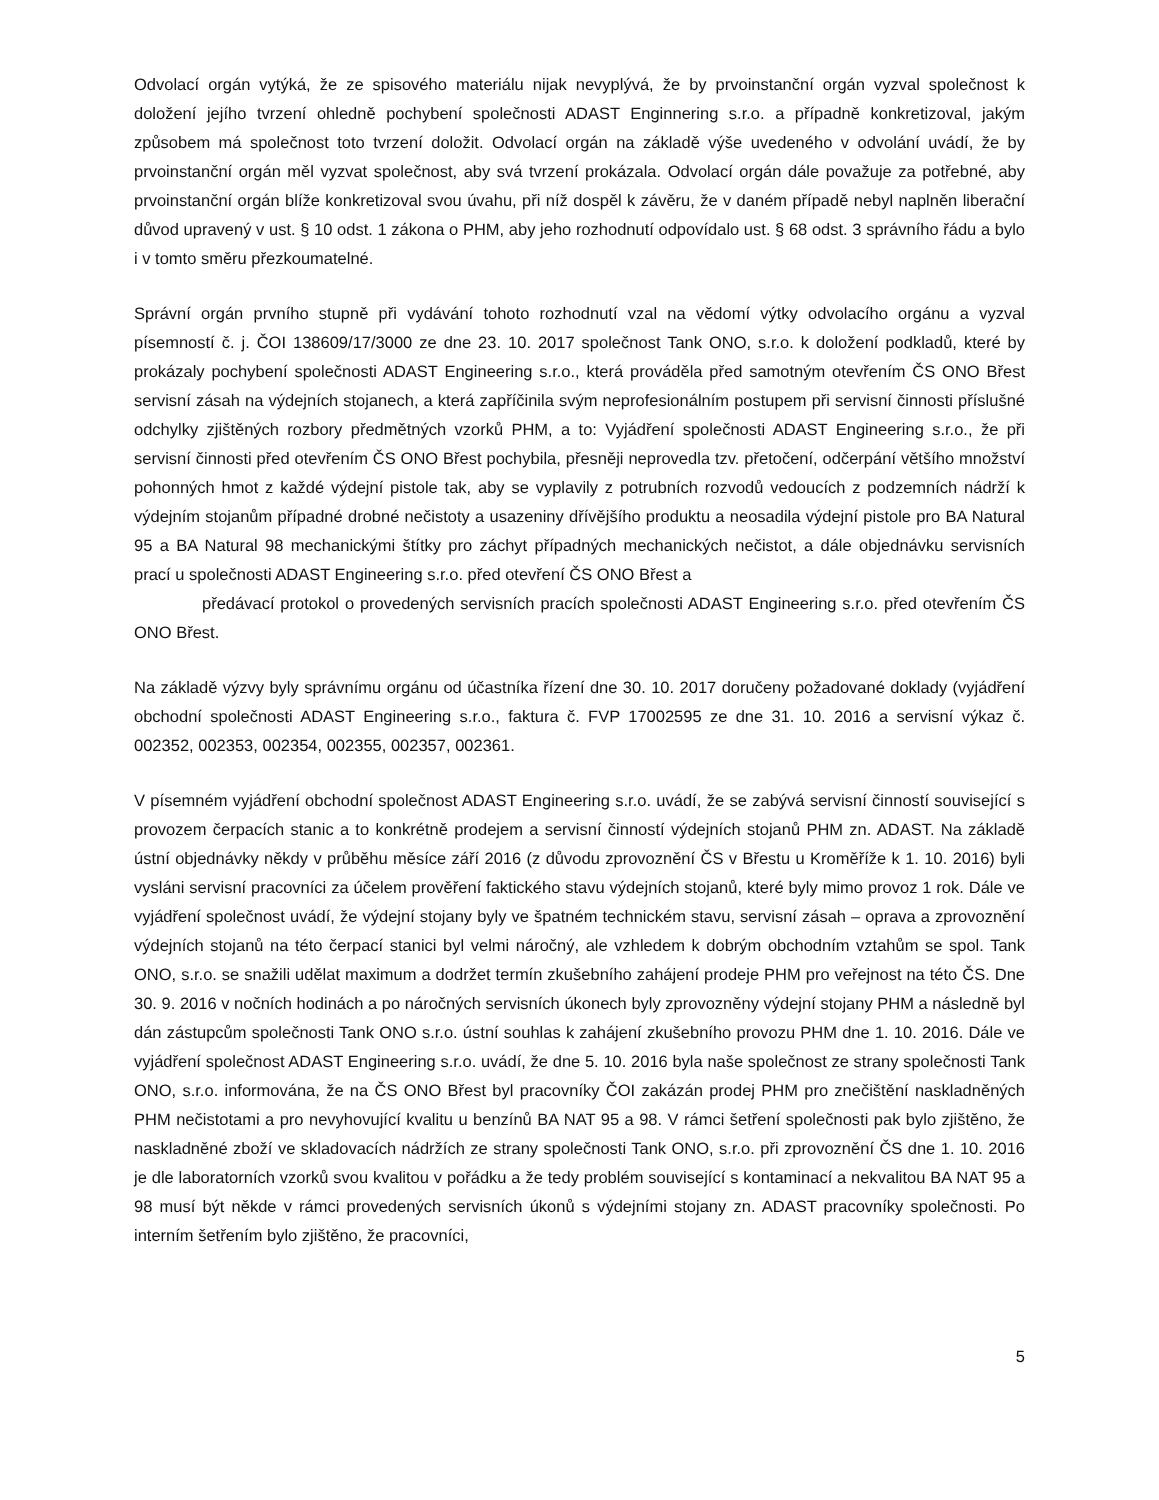Odvolací orgán vytýká, že ze spisového materiálu nijak nevyplývá, že by prvoinstanční orgán vyzval společnost k doložení jejího tvrzení ohledně pochybení společnosti ADAST Enginnering s.r.o. a případně konkretizoval, jakým způsobem má společnost toto tvrzení doložit. Odvolací orgán na základě výše uvedeného v odvolání uvádí, že by prvoinstanční orgán měl vyzvat společnost, aby svá tvrzení prokázala. Odvolací orgán dále považuje za potřebné, aby prvoinstanční orgán blíže konkretizoval svou úvahu, při níž dospěl k závěru, že v daném případě nebyl naplněn liberační důvod upravený v ust. § 10 odst. 1 zákona o PHM, aby jeho rozhodnutí odpovídalo ust. § 68 odst. 3 správního řádu a bylo i v tomto směru přezkoumatelné.
Správní orgán prvního stupně při vydávání tohoto rozhodnutí vzal na vědomí výtky odvolacího orgánu a vyzval písemností č. j. ČOI 138609/17/3000 ze dne 23. 10. 2017 společnost Tank ONO, s.r.o. k doložení podkladů, které by prokázaly pochybení společnosti ADAST Engineering s.r.o., která prováděla před samotným otevřením ČS ONO Břest servisní zásah na výdejních stojanech, a která zapříčinila svým neprofesionálním postupem při servisní činnosti příslušné odchylky zjištěných rozbory předmětných vzorků PHM, a to: Vyjádření společnosti ADAST Engineering s.r.o., že při servisní činnosti před otevřením ČS ONO Břest pochybila, přesněji neprovedla tzv. přetočení, odčerpání většího množství pohonných hmot z každé výdejní pistole tak, aby se vyplavily z potrubních rozvodů vedoucích z podzemních nádrží k výdejním stojanům případné drobné nečistoty a usazeniny dřívějšího produktu a neosadila výdejní pistole pro BA Natural 95 a BA Natural 98 mechanickými štítky pro záchyt případných mechanických nečistot, a dále objednávku servisních prací u společnosti ADAST Engineering s.r.o. před otevření ČS ONO Břest a
předávací protokol o provedených servisních pracích společnosti ADAST Engineering s.r.o. před otevřením ČS ONO Břest.
Na základě výzvy byly správnímu orgánu od účastníka řízení dne 30. 10. 2017 doručeny požadované doklady (vyjádření obchodní společnosti ADAST Engineering s.r.o., faktura č. FVP 17002595 ze dne 31. 10. 2016 a servisní výkaz č. 002352, 002353, 002354, 002355, 002357, 002361.
V písemném vyjádření obchodní společnost ADAST Engineering s.r.o. uvádí, že se zabývá servisní činností související s provozem čerpacích stanic a to konkrétně prodejem a servisní činností výdejních stojanů PHM zn. ADAST. Na základě ústní objednávky někdy v průběhu měsíce září 2016 (z důvodu zprovoznění ČS v Břestu u Kroměříže k 1. 10. 2016) byli vysláni servisní pracovníci za účelem prověření faktického stavu výdejních stojanů, které byly mimo provoz 1 rok. Dále ve vyjádření společnost uvádí, že výdejní stojany byly ve špatném technickém stavu, servisní zásah – oprava a zprovoznění výdejních stojanů na této čerpací stanici byl velmi náročný, ale vzhledem k dobrým obchodním vztahům se spol. Tank ONO, s.r.o. se snažili udělat maximum a dodržet termín zkušebního zahájení prodeje PHM pro veřejnost na této ČS. Dne 30. 9. 2016 v nočních hodinách a po náročných servisních úkonech byly zprovozněny výdejní stojany PHM a následně byl dán zástupcům společnosti Tank ONO s.r.o. ústní souhlas k zahájení zkušebního provozu PHM dne 1. 10. 2016. Dále ve vyjádření společnost ADAST Engineering s.r.o. uvádí, že dne 5. 10. 2016 byla naše společnost ze strany společnosti Tank ONO, s.r.o. informována, že na ČS ONO Břest byl pracovníky ČOI zakázán prodej PHM pro znečištění naskladněných PHM nečistotami a pro nevyhovující kvalitu u benzínů BA NAT 95 a 98. V rámci šetření společnosti pak bylo zjištěno, že naskladněné zboží ve skladovacích nádržích ze strany společnosti Tank ONO, s.r.o. při zprovoznění ČS dne 1. 10. 2016 je dle laboratorních vzorků svou kvalitou v pořádku a že tedy problém související s kontaminací a nekvalitou BA NAT 95 a 98 musí být někde v rámci provedených servisních úkonů s výdejními stojany zn. ADAST pracovníky společnosti. Po interním šetřením bylo zjištěno, že pracovníci,
5